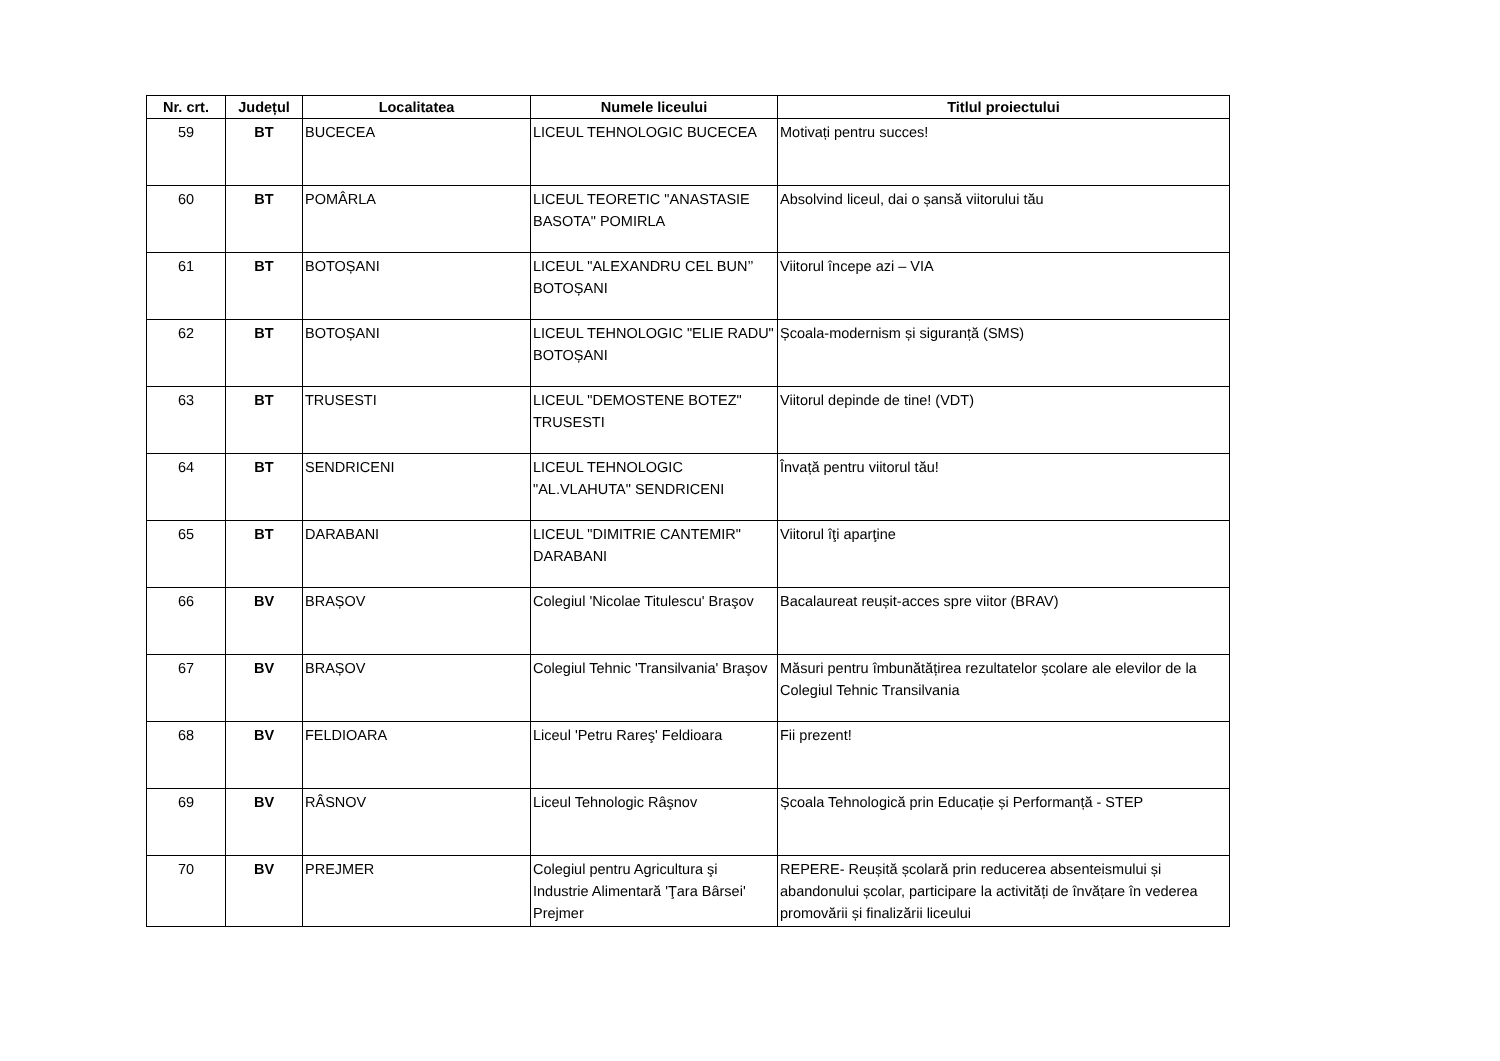| Nr. crt. | Județul | Localitatea | Numele liceului | Titlul proiectului |
| --- | --- | --- | --- | --- |
| 59 | BT | BUCECEA | LICEUL TEHNOLOGIC BUCECEA | Motivați pentru succes! |
| 60 | BT | POMÂRLA | LICEUL TEORETIC "ANASTASIE BASOTA" POMIRLA | Absolvind liceul, dai o șansă viitorului tău |
| 61 | BT | BOTOȘANI | LICEUL "ALEXANDRU CEL BUN’’ BOTOȘANI | Viitorul începe azi – VIA |
| 62 | BT | BOTOȘANI | LICEUL TEHNOLOGIC "ELIE RADU" BOTOȘANI | Școala-modernism și siguranță (SMS) |
| 63 | BT | TRUSESTI | LICEUL "DEMOSTENE BOTEZ" TRUSESTI | Viitorul depinde de tine! (VDT) |
| 64 | BT | SENDRICENI | LICEUL TEHNOLOGIC "AL.VLAHUTA" SENDRICENI | Învață pentru viitorul tău! |
| 65 | BT | DARABANI | LICEUL "DIMITRIE CANTEMIR" DARABANI | Viitorul îţi aparţine |
| 66 | BV | BRAȘOV | Colegiul 'Nicolae Titulescu' Braşov | Bacalaureat reușit-acces spre viitor (BRAV) |
| 67 | BV | BRAȘOV | Colegiul Tehnic 'Transilvania' Braşov | Măsuri pentru îmbunătățirea rezultatelor școlare ale elevilor de la Colegiul Tehnic Transilvania |
| 68 | BV | FELDIOARA | Liceul 'Petru Rareş' Feldioara | Fii prezent! |
| 69 | BV | RÂSNOV | Liceul Tehnologic Râşnov | Școala Tehnologică prin Educație și Performanță - STEP |
| 70 | BV | PREJMER | Colegiul pentru Agricultura şi Industrie Alimentară 'Ţara Bârsei' Prejmer | REPERE- Reușită școlară prin reducerea absenteismului și abandonului școlar, participare la activități de învățare în vederea promovării și finalizării liceului |